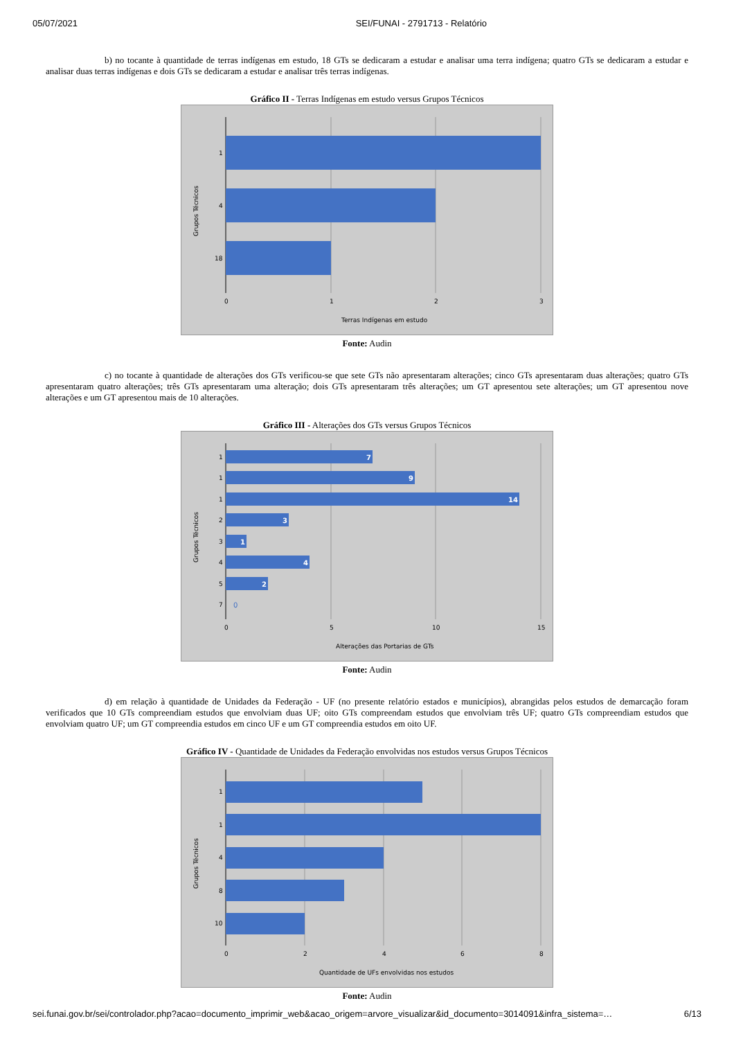05/07/2021 SEI/FUNAI - 2791713 - Relatório
b) no tocante à quantidade de terras indígenas em estudo, 18 GTs se dedicaram a estudar e analisar uma terra indígena; quatro GTs se dedicaram a estudar e analisar duas terras indígenas e dois GTs se dedicaram a estudar e analisar três terras indígenas.
Gráfico II - Terras Indígenas em estudo versus Grupos Técnicos
1
4
18
0
1
2
3
Terras Indígenas em estudo
Grupos Técnicos
Fonte: Audin
c) no tocante à quantidade de alterações dos GTs verificou-se que sete GTs não apresentaram alterações; cinco GTs apresentaram duas alterações; quatro GTs apresentaram quatro alterações; três GTs apresentaram uma alteração; dois GTs apresentaram três alterações; um GT apresentou sete alterações; um GT apresentou nove alterações e um GT apresentou mais de 10 alterações.
Gráfico III - Alterações dos GTs versus Grupos Técnicos
7
9
14
3
1
4
2
0
1
1
1
2
3
4
5
7
0
5
10
15
Alterações das Portarias de GTs
Grupos Técnicos
Fonte: Audin
d) em relação à quantidade de Unidades da Federação - UF (no presente relatório estados e municípios), abrangidas pelos estudos de demarcação foram verificados que 10 GTs compreendiam estudos que envolviam duas UF; oito GTs compreendam estudos que envolviam três UF; quatro GTs compreendiam estudos que envolviam quatro UF; um GT compreendia estudos em cinco UF e um GT compreendia estudos em oito UF.
Gráfico IV - Quantidade de Unidades da Federação envolvidas nos estudos versus Grupos Técnicos
1
1
4
8
10
0
2
4
6
8
Quantidade de UFs envolvidas nos estudos
Grupos Técnicos
Fonte: Audin
sei.funai.gov.br/sei/controlador.php?acao=documento_imprimir_web&acao_origem=arvore_visualizar&id_documento=3014091&infra_sistema=… 6/13